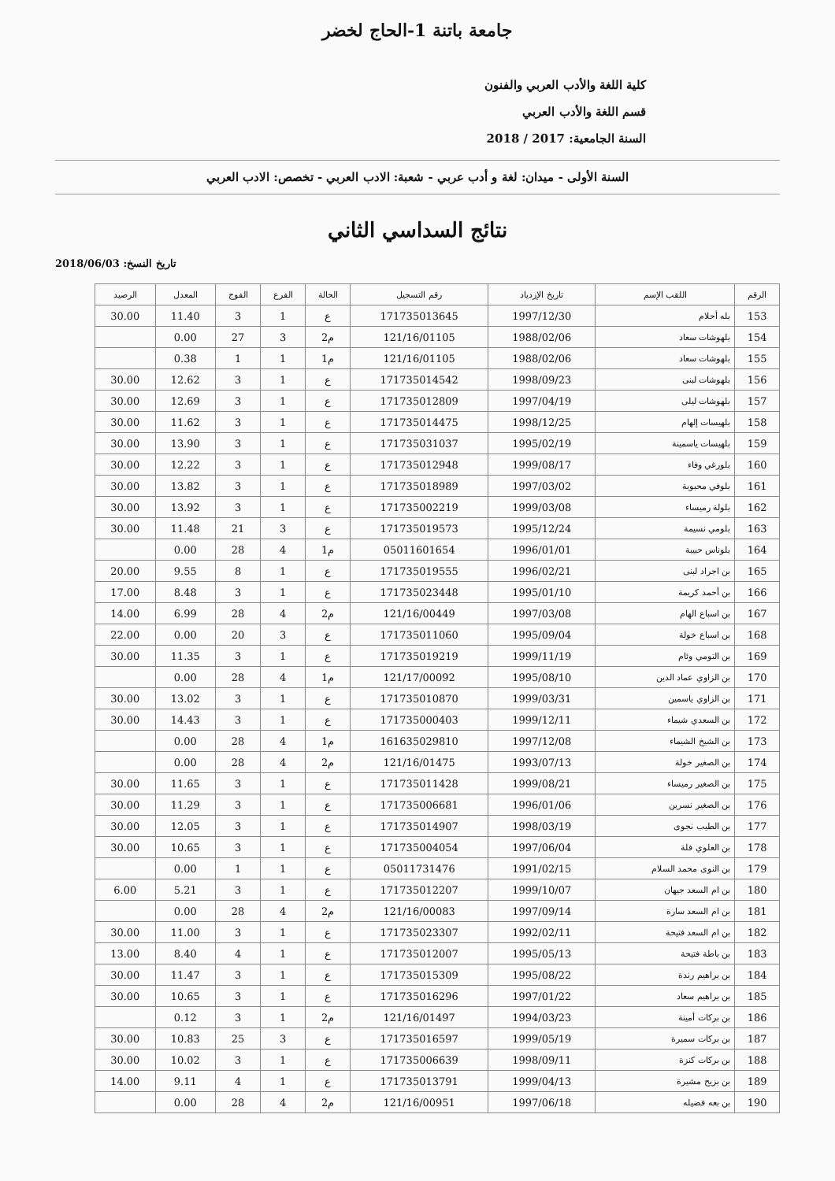جامعة باتنة 1-الحاج لخضر
كلية اللغة والأدب العربي والفنون
قسم اللغة والأدب العربي
السنة الجامعية: 2017 / 2018
السنة الأولى - ميدان: لغة و أدب عربي - شعبة: الادب العربي - تخصص: الادب العربي
نتائج السداسي الثاني
تاريخ النسخ: 2018/06/03
| الرقم | اللقب الإسم | تاريخ الإزدياد | رقم التسجيل | الحالة | الفرع | الفوج | المعدل | الرصيد |
| --- | --- | --- | --- | --- | --- | --- | --- | --- |
| 153 | بله أحلام | 1997/12/30 | 171735013645 | ع | 1 | 3 | 11.40 | 30.00 |
| 154 | بلهوشات سعاد | 1988/02/06 | 121/16/01105 | م2 | 3 | 27 | 0.00 | |
| 155 | بلهوشات سعاد | 1988/02/06 | 121/16/01105 | م1 | 1 | 1 | 0.38 | |
| 156 | بلهوشات لبنى | 1998/09/23 | 171735014542 | ع | 1 | 3 | 12.62 | 30.00 |
| 157 | بلهوشات ليلى | 1997/04/19 | 171735012809 | ع | 1 | 3 | 12.69 | 30.00 |
| 158 | بلهيسات إلهام | 1998/12/25 | 171735014475 | ع | 1 | 3 | 11.62 | 30.00 |
| 159 | بلهيسات ياسمينة | 1995/02/19 | 171735031037 | ع | 1 | 3 | 13.90 | 30.00 |
| 160 | بلورغي وفاء | 1999/08/17 | 171735012948 | ع | 1 | 3 | 12.22 | 30.00 |
| 161 | بلوفي محبوبة | 1997/03/02 | 171735018989 | ع | 1 | 3 | 13.82 | 30.00 |
| 162 | بلولة رميساء | 1999/03/08 | 171735002219 | ع | 1 | 3 | 13.92 | 30.00 |
| 163 | بلومي نسيمة | 1995/12/24 | 171735019573 | ع | 3 | 21 | 11.48 | 30.00 |
| 164 | بلوناس حبيبة | 1996/01/01 | 05011601654 | م1 | 4 | 28 | 0.00 | |
| 165 | بن اجراد لبنى | 1996/02/21 | 171735019555 | ع | 1 | 8 | 9.55 | 20.00 |
| 166 | بن أحمد كريمة | 1995/01/10 | 171735023448 | ع | 1 | 3 | 8.48 | 17.00 |
| 167 | بن اسباع الهام | 1997/03/08 | 121/16/00449 | م2 | 4 | 28 | 6.99 | 14.00 |
| 168 | بن اسباع خولة | 1995/09/04 | 171735011060 | ع | 3 | 20 | 0.00 | 22.00 |
| 169 | بن التومي وئام | 1999/11/19 | 171735019219 | ع | 1 | 3 | 11.35 | 30.00 |
| 170 | بن الزاوي عماد الدين | 1995/08/10 | 121/17/00092 | م1 | 4 | 28 | 0.00 | |
| 171 | بن الزاوي ياسمين | 1999/03/31 | 171735010870 | ع | 1 | 3 | 13.02 | 30.00 |
| 172 | بن السعدي شيماء | 1999/12/11 | 171735000403 | ع | 1 | 3 | 14.43 | 30.00 |
| 173 | بن الشيخ الشيماء | 1997/12/08 | 161635029810 | م1 | 4 | 28 | 0.00 | |
| 174 | بن الصغير خولة | 1993/07/13 | 121/16/01475 | م2 | 4 | 28 | 0.00 | |
| 175 | بن الصغير رميساء | 1999/08/21 | 171735011428 | ع | 1 | 3 | 11.65 | 30.00 |
| 176 | بن الصغير نسرين | 1996/01/06 | 171735006681 | ع | 1 | 3 | 11.29 | 30.00 |
| 177 | بن الطيب نجوى | 1998/03/19 | 171735014907 | ع | 1 | 3 | 12.05 | 30.00 |
| 178 | بن العلوي فلة | 1997/06/04 | 171735004054 | ع | 1 | 3 | 10.65 | 30.00 |
| 179 | بن النوى محمد السلام | 1991/02/15 | 05011731476 | ع | 1 | 1 | 0.00 | |
| 180 | بن ام السعد جيهان | 1999/10/07 | 171735012207 | ع | 1 | 3 | 5.21 | 6.00 |
| 181 | بن ام السعد سارة | 1997/09/14 | 121/16/00083 | م2 | 4 | 28 | 0.00 | |
| 182 | بن ام السعد فتيحة | 1992/02/11 | 171735023307 | ع | 1 | 3 | 11.00 | 30.00 |
| 183 | بن باطة فتيحة | 1995/05/13 | 171735012007 | ع | 1 | 4 | 8.40 | 13.00 |
| 184 | بن براهيم رندة | 1995/08/22 | 171735015309 | ع | 1 | 3 | 11.47 | 30.00 |
| 185 | بن براهيم سعاد | 1997/01/22 | 171735016296 | ع | 1 | 3 | 10.65 | 30.00 |
| 186 | بن بركات أمينة | 1994/03/23 | 121/16/01497 | م2 | 1 | 3 | 0.12 | |
| 187 | بن بركات سميرة | 1999/05/19 | 171735016597 | ع | 3 | 25 | 10.83 | 30.00 |
| 188 | بن بركات كنزة | 1998/09/11 | 171735006639 | ع | 1 | 3 | 10.02 | 30.00 |
| 189 | بن بزيح مشيرة | 1999/04/13 | 171735013791 | ع | 1 | 4 | 9.11 | 14.00 |
| 190 | بن بعه فضيله | 1997/06/18 | 121/16/00951 | م2 | 4 | 28 | 0.00 | |